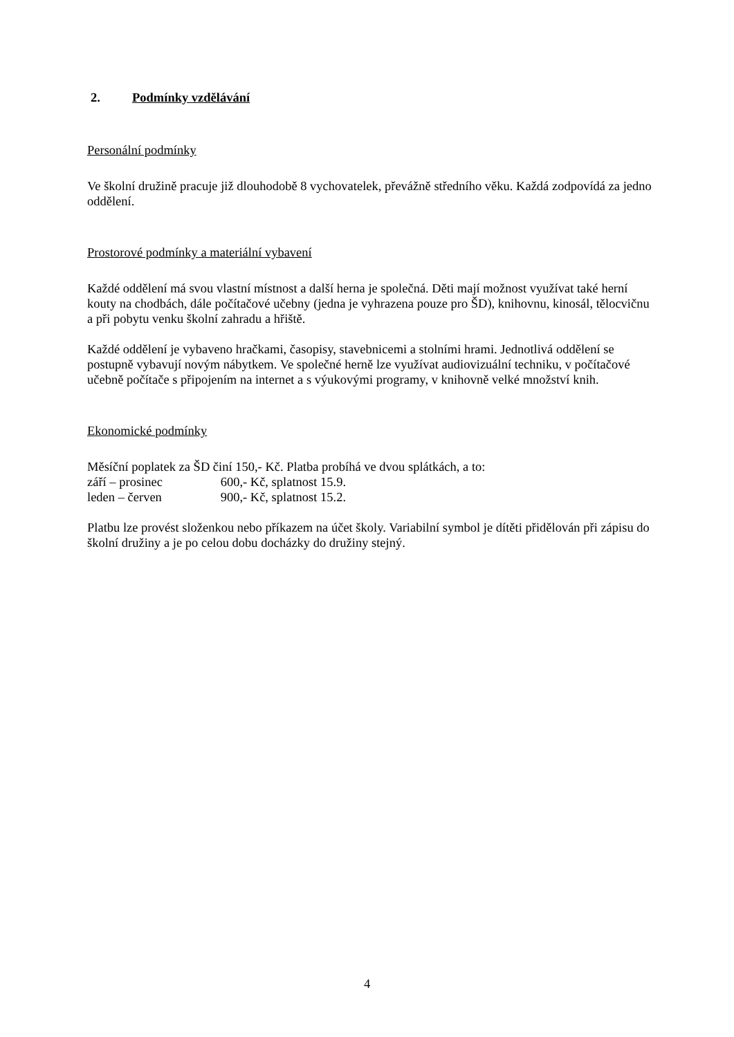2. Podmínky vzdělávání
Personální podmínky
Ve školní družině pracuje již dlouhodobě 8 vychovatelek, převážně středního věku. Každá zodpovídá za jedno oddělení.
Prostorové podmínky a materiální vybavení
Každé oddělení má svou vlastní místnost a další herna je společná. Děti mají možnost využívat také herní kouty na chodbách, dále počítačové učebny (jedna je vyhrazena pouze pro ŠD), knihovnu, kinosál, tělocvičnu a při pobytu venku školní zahradu a hřiště.
Každé oddělení je vybaveno hračkami, časopisy, stavebnicemi a stolními hrami. Jednotlivá oddělení se postupně vybavují novým nábytkem. Ve společné herně lze využívat audiovizuální techniku, v počítačové učebně počítače s připojením na internet a s výukovými programy, v knihovně velké množství knih.
Ekonomické podmínky
Měsíční poplatek za ŠD činí 150,- Kč. Platba probíhá ve dvou splátkách, a to:
září – prosinec 600,- Kč, splatnost 15.9.
leden – červen 900,- Kč, splatnost 15.2.
Platbu lze provést složenkou nebo příkazem na účet školy. Variabilní symbol je dítěti přidělován při zápisu do školní družiny a je po celou dobu docházky do družiny stejný.
4